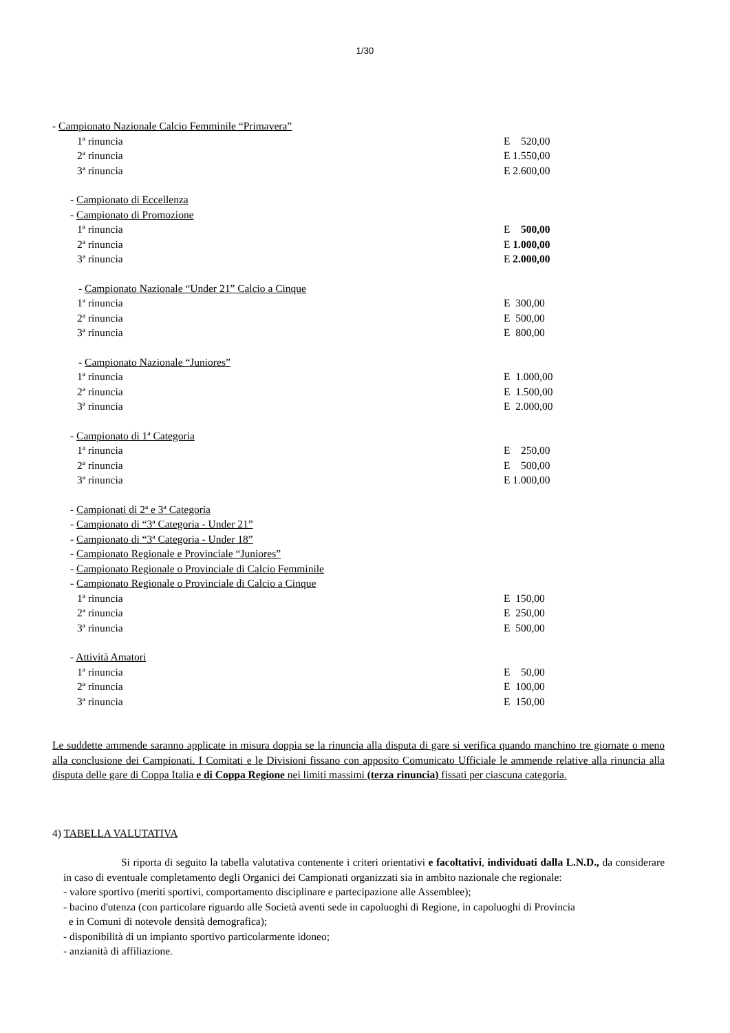1/30
- Campionato Nazionale Calcio Femminile “Primavera”
1ª rinuncia E 520,00
2ª rinuncia E 1.550,00
3ª rinuncia E 2.600,00
- Campionato di Eccellenza
- Campionato di Promozione
1ª rinuncia E 500,00
2ª rinuncia E 1.000,00
3ª rinuncia E 2.000,00
- Campionato Nazionale “Under 21” Calcio a Cinque
1ª rinuncia E 300,00
2ª rinuncia E 500,00
3ª rinuncia E 800,00
- Campionato Nazionale “Juniores”
1ª rinuncia E 1.000,00
2ª rinuncia E 1.500,00
3ª rinuncia E 2.000,00
- Campionato di 1ª Categoria
1ª rinuncia E 250,00
2ª rinuncia E 500,00
3ª rinuncia E 1.000,00
- Campionati di 2ª e 3ª Categoria
- Campionato di “3ª Categoria - Under 21”
- Campionato di “3ª Categoria - Under 18”
- Campionato Regionale e Provinciale “Juniores”
- Campionato Regionale o Provinciale di Calcio Femminile
- Campionato Regionale o Provinciale di Calcio a Cinque
1ª rinuncia E 150,00
2ª rinuncia E 250,00
3ª rinuncia E 500,00
- Attività Amatori
1ª rinuncia E 50,00
2ª rinuncia E 100,00
3ª rinuncia E 150,00
Le suddette ammende saranno applicate in misura doppia se la rinuncia alla disputa di gare si verifica quando manchino tre giornate o meno alla conclusione dei Campionati. I Comitati e le Divisioni fissano con apposito Comunicato Ufficiale le ammende relative alla rinuncia alla disputa delle gare di Coppa Italia e di Coppa Regione nei limiti massimi (terza rinuncia) fissati per ciascuna categoria.
4) TABELLA VALUTATIVA
Si riporta di seguito la tabella valutativa contenente i criteri orientativi e facoltativi, individuati dalla L.N.D., da considerare in caso di eventuale completamento degli Organici dei Campionati organizzati sia in ambito nazionale che regionale:
- valore sportivo (meriti sportivi, comportamento disciplinare e partecipazione alle Assemblee);
- bacino d'utenza (con particolare riguardo alle Società aventi sede in capoluoghi di Regione, in capoluoghi di Provincia
e in Comuni di notevole densità demografica);
- disponibilità di un impianto sportivo particolarmente idoneo;
- anzianità di affiliazione.